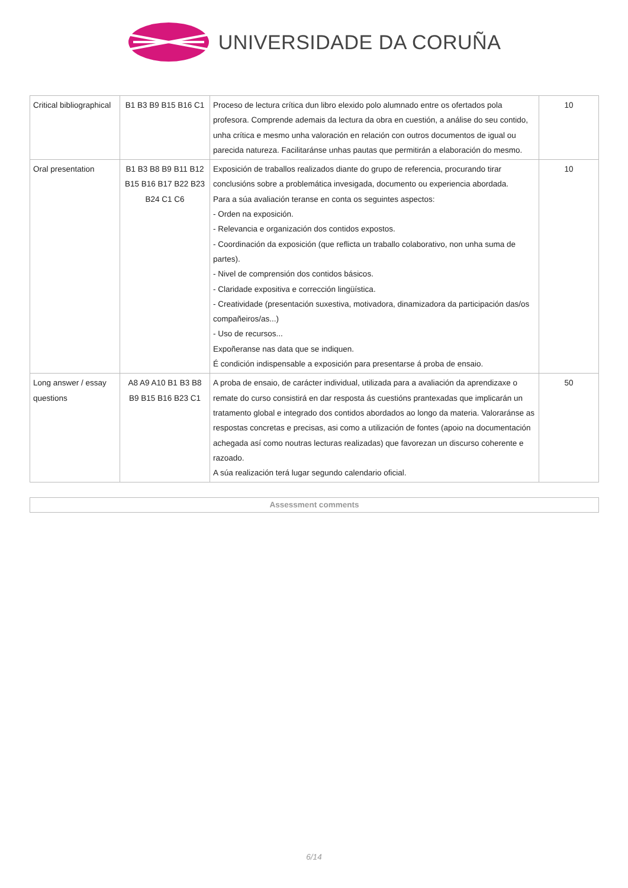UNIVERSIDADE DA CORUÑA
| Critical bibliographical | B1 B3 B9 B15 B16 C1 | Proceso de lectura crítica dun libro elexido polo alumnado entre os ofertados pola profesora. Comprende ademais da lectura da obra en cuestión, a análise do seu contido, unha crítica e mesmo unha valoración en relación con outros documentos de igual ou parecida natureza. Facilitaránse unhas pautas que permitirán a elaboración do mesmo. | 10 |
| Oral presentation | B1 B3 B8 B9 B11 B12 B15 B16 B17 B22 B23 B24 C1 C6 | Exposición de traballos realizados diante do grupo de referencia, procurando tirar conclusións sobre a problemática invesigada, documento ou experiencia abordada. Para a súa avaliación teranse en conta os seguintes aspectos: - Orden na exposición. - Relevancia e organización dos contidos expostos. - Coordinación da exposición (que reflicta un traballo colaborativo, non unha suma de partes). - Nivel de comprensión dos contidos básicos. - Claridade expositiva e corrección lingüística. - Creatividade (presentación suxestiva, motivadora, dinamizadora da participación das/os compañeiros/as...) - Uso de recursos... Expoñeranse nas data que se indiquen. É condición indispensable a exposición para presentarse á proba de ensaio. | 10 |
| Long answer / essay questions | A8 A9 A10 B1 B3 B8 B9 B15 B16 B23 C1 | A proba de ensaio, de carácter individual, utilizada para a avaliación da aprendizaxe o remate do curso consistirá en dar resposta ás cuestións prantexadas que implicarán un tratamento global e integrado dos contidos abordados ao longo da materia. Valoraránse as respostas concretas e precisas, asi como a utilización de fontes (apoio na documentación achegada así como noutras lecturas realizadas) que favorezan un discurso coherente e razoado. A súa realización terá lugar segundo calendario oficial. | 50 |
Assessment comments
6/14